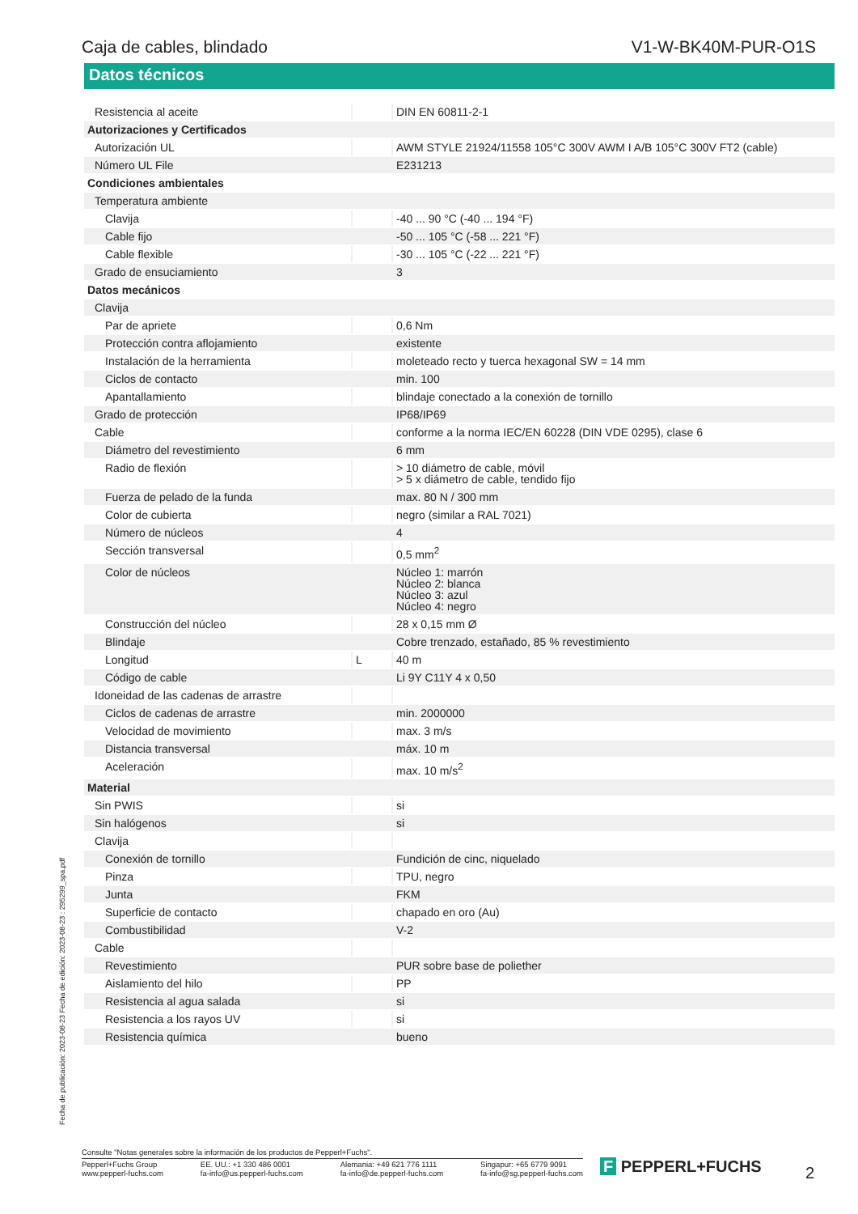Caja de cables, blindado V1-W-BK40M-PUR-O1S
Datos técnicos
| Resistencia al aceite | | DIN EN 60811-2-1 |
| Autorizaciones y Certificados | | |
| Autorización UL | | AWM STYLE 21924/11558 105°C 300V AWM I A/B 105°C 300V FT2 (cable) |
| Número UL File | | E231213 |
| Condiciones ambientales | | |
| Temperatura ambiente | | |
| Clavija | | -40 ... 90 °C (-40 ... 194 °F) |
| Cable fijo | | -50 ... 105 °C (-58 ... 221 °F) |
| Cable flexible | | -30 ... 105 °C (-22 ... 221 °F) |
| Grado de ensuciamiento | | 3 |
| Datos mecánicos | | |
| Clavija | | |
| Par de apriete | | 0,6 Nm |
| Protección contra aflojamiento | | existente |
| Instalación de la herramienta | | moleteado recto y tuerca hexagonal SW = 14 mm |
| Ciclos de contacto | | min. 100 |
| Apantallamiento | | blindaje conectado a la conexión de tornillo |
| Grado de protección | | IP68/IP69 |
| Cable | | conforme a la norma IEC/EN 60228 (DIN VDE 0295), clase 6 |
| Diámetro del revestimiento | | 6 mm |
| Radio de flexión | | > 10 diámetro de cable, móvil > 5 x diámetro de cable, tendido fijo |
| Fuerza de pelado de la funda | | max. 80 N / 300 mm |
| Color de cubierta | | negro (similar a RAL 7021) |
| Número de núcleos | | 4 |
| Sección transversal | | 0,5 mm<sup>2</sup> |
| Color de núcleos | | Núcleo 1: marrón Núcleo 2: blanca Núcleo 3: azul Núcleo 4: negro |
| Construcción del núcleo | | 28 x 0,15 mm Ø |
| Blindaje | | Cobre trenzado, estañado, 85 % revestimiento |
| Longitud | L | 40 m |
| Código de cable | | Li 9Y C11Y 4 x 0,50 |
| Idoneidad de las cadenas de arrastre | | |
| Ciclos de cadenas de arrastre | | min. 2000000 |
| Velocidad de movimiento | | max. 3 m/s |
| Distancia transversal | | máx. 10 m |
| Aceleración | | max. 10 m/s<sup>2</sup> |
| Material | | |
| Sin PWIS | | si |
| Sin halógenos | | si |
| Clavija | | |
| Conexión de tornillo | | Fundición de cinc, niquelado |
| Pinza | | TPU, negro |
| Junta | | FKM |
| Superficie de contacto | | chapado en oro (Au) |
| Combustibilidad | | V-2 |
| Cable | | |
| Revestimiento | | PUR sobre base de poliether |
| Aislamiento del hilo | | PP |
| Resistencia al agua salada | | si |
| Resistencia a los rayos UV | | si |
| Resistencia química | | bueno |
Fecha de publicación: 2023-08-23 Fecha de edición: 2023-08-23 : 295299_spa.pdf
Consulte "Notas generales sobre la información de los productos de Pepperl+Fuchs".
Pepperl+Fuchs Group
www.pepperl-fuchs.com EE. UU.: +1 330 486 0001
fa-info@us.pepperl-fuchs.com Alemania: +49 621 776 1111
fa-info@de.pepperl-fuchs.com Singapur: +65 6779 9091
fa-info@sg.pepperl-fuchs.com
F PEPPERL+FUCHS 2